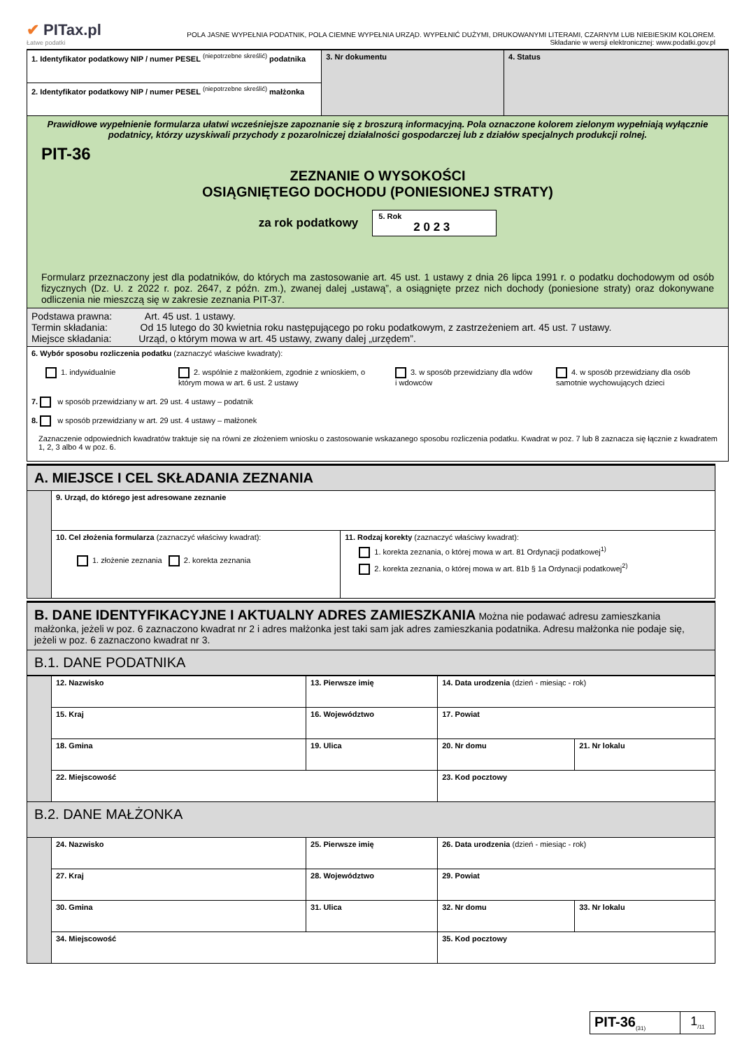✔ PITax.pl
Łatwe podatki
POLA JASNE WYPEŁNIA PODATNIK, POLA CIEMNE WYPEŁNIA URZĄD. WYPEŁNIĆ DUŻYMI, DRUKOWANYMI LITERAMI, CZARNYM LUB NIEBIESKIM KOLOREM.
Składanie w wersji elektronicznej: www.podatki.gov.pl
| 1. Identyfikator podatkowy NIP / numer PESEL <sup>(niepotrzebne skreślić)</sup> podatnika | 3. Nr dokumentu | 4. Status |
| 2. Identyfikator podatkowy NIP / numer PESEL <sup>(niepotrzebne skreślić)</sup> małżonka | | |
| Prawidłowe wypełnienie formularza ułatwi wcześniejsze zapoznanie się z broszurą informacyjną. Pola oznaczone kolorem zielonym wypełniają wyłącznie podatnicy, którzy uzyskiwali przychody z pozarolniczej działalności gospodarczej lub z działów specjalnych produkcji rolnej. PIT-36 ZEZNANIE O WYSOKOŚCI OSIĄGNIĘTEGO DOCHODU (PONIESIONEJ STRATY) za rok podatkowy 5. Rok 2 0 2 3 Formularz przeznaczony jest dla podatników, do których ma zastosowanie art. 45 ust. 1 ustawy z dnia 26 lipca 1991 r. o podatku dochodowym od osób fizycznych (Dz. U. z 2022 r. poz. 2647, z późn. zm.), zwanej dalej „ustawą”, a osiągnięte przez nich dochody (poniesione straty) oraz dokonywane odliczenia nie mieszczą się w zakresie zeznania PIT-37. | | |
| Podstawa prawna: Art. 45 ust. 1 ustawy. Termin składania: Od 15 lutego do 30 kwietnia roku następującego po roku podatkowym, z zastrzeżeniem art. 45 ust. 7 ustawy. Miejsce składania: Urząd, o którym mowa w art. 45 ustawy, zwany dalej „urzędem”. | | |
| 6. Wybór sposobu rozliczenia podatku (zaznaczyć właściwe kwadraty): 1. indywidualnie 2. wspólnie z małżonkiem, zgodnie z wnioskiem, o którym mowa w art. 6 ust. 2 ustawy 3. w sposób przewidziany dla wdów i wdowców 4. w sposób przewidziany dla osób samotnie wychowujących dzieci 7. w sposób przewidziany w art. 29 ust. 4 ustawy – podatnik 8. w sposób przewidziany w art. 29 ust. 4 ustawy – małżonek Zaznaczenie odpowiednich kwadratów traktuje się na równi ze złożeniem wniosku o zastosowanie wskazanego sposobu rozliczenia podatku. Kwadrat w poz. 7 lub 8 zaznacza się łącznie z kwadratem 1, 2, 3 albo 4 w poz. 6. | | |
| A. MIEJSCE I CEL SKŁADANIA ZEZNANIA | | |
| | 9. Urząd, do którego jest adresowane zeznanie | |
| | 10. Cel złożenia formularza (zaznaczyć właściwy kwadrat): 1. złożenie zeznania 2. korekta zeznania | 11. Rodzaj korekty (zaznaczyć właściwy kwadrat): 1. korekta zeznania, o której mowa w art. 81 Ordynacji podatkowej<sup>1)</sup> 2. korekta zeznania, o której mowa w art. 81b § 1a Ordynacji podatkowej<sup>2)</sup> |
| B. DANE IDENTYFIKACYJNE I AKTUALNY ADRES ZAMIESZKANIA Można nie podawać adresu zamieszkania małżonka, jeżeli w poz. 6 zaznaczono kwadrat nr 2 i adres małżonka jest taki sam jak adres zamieszkania podatnika. Adresu małżonka nie podaje się, jeżeli w poz. 6 zaznaczono kwadrat nr 3. |
| B.1. DANE PODATNIKA |
| | 12. Nazwisko | | 13. Pierwsze imię | | 14. Data urodzenia (dzień - miesiąc - rok) | |
| | 15. Kraj | 16. Województwo | | 17. Powiat | | |
| | 18. Gmina | 19. Ulica | | | 20. Nr domu | 21. Nr lokalu |
| | 22. Miejscowość | | | | 23. Kod pocztowy | |
| B.2. DANE MAŁŻONKA | | | | | | |
| | 24. Nazwisko | | 25. Pierwsze imię | | 26. Data urodzenia (dzień - miesiąc - rok) | |
| | 27. Kraj | 28. Województwo | | 29. Powiat | | |
| | 30. Gmina | 31. Ulica | | | 32. Nr domu | 33. Nr lokalu |
| | 34. Miejscowość | | | | 35. Kod pocztowy | |
| PIT-36<sub>(31)</sub> | 1<sub>/11</sub> |